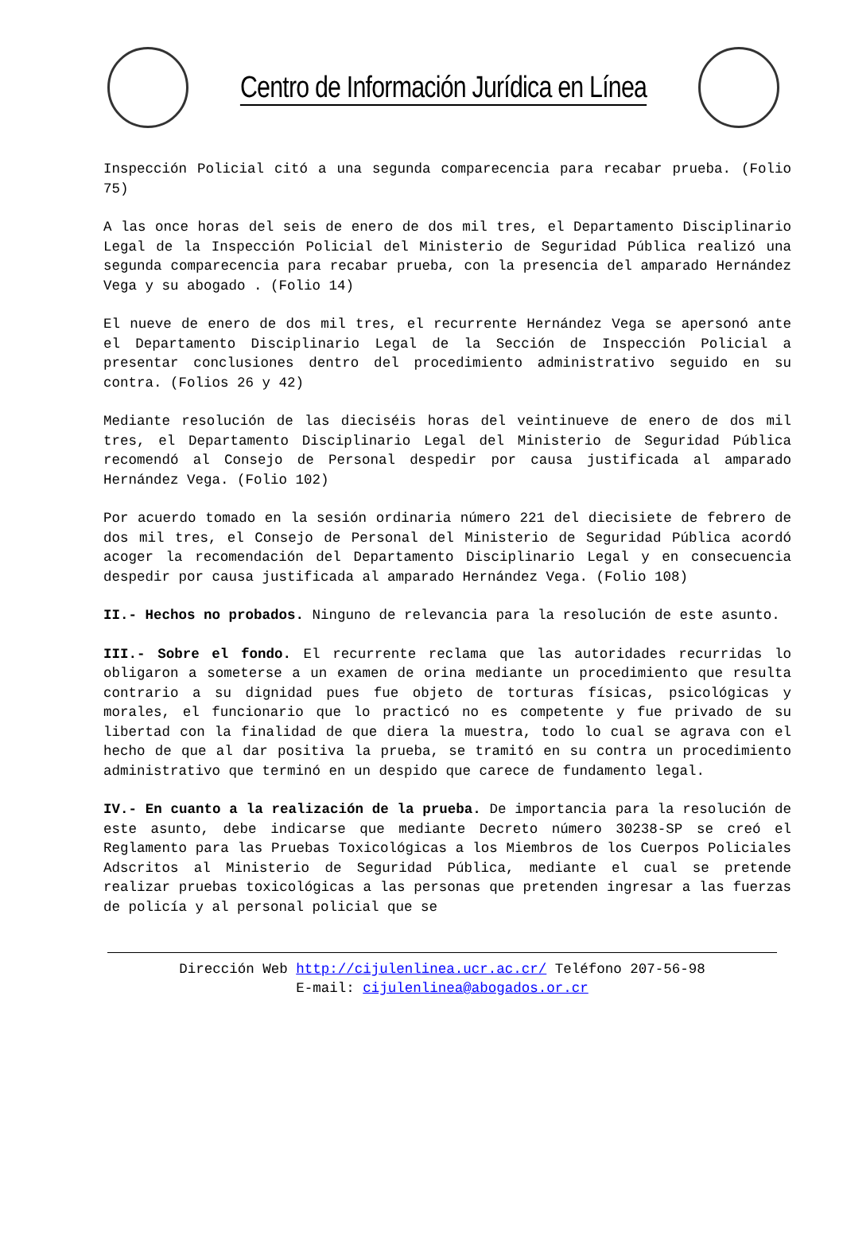Centro de Información Jurídica en Línea
Inspección Policial citó a una segunda comparecencia para recabar prueba. (Folio 75)
A las once horas del seis de enero de dos mil tres, el Departamento Disciplinario Legal de la Inspección Policial del Ministerio de Seguridad Pública realizó una segunda comparecencia para recabar prueba, con la presencia del amparado Hernández Vega y su abogado . (Folio 14)
El nueve de enero de dos mil tres, el recurrente Hernández Vega se apersonó ante el Departamento Disciplinario Legal de la Sección de Inspección Policial a presentar conclusiones dentro del procedimiento administrativo seguido en su contra. (Folios 26 y 42)
Mediante resolución de las dieciséis horas del veintinueve de enero de dos mil tres, el Departamento Disciplinario Legal del Ministerio de Seguridad Pública recomendó al Consejo de Personal despedir por causa justificada al amparado Hernández Vega. (Folio 102)
Por acuerdo tomado en la sesión ordinaria número 221 del diecisiete de febrero de dos mil tres, el Consejo de Personal del Ministerio de Seguridad Pública acordó acoger la recomendación del Departamento Disciplinario Legal y en consecuencia despedir por causa justificada al amparado Hernández Vega. (Folio 108)
II.- Hechos no probados. Ninguno de relevancia para la resolución de este asunto.
III.- Sobre el fondo. El recurrente reclama que las autoridades recurridas lo obligaron a someterse a un examen de orina mediante un procedimiento que resulta contrario a su dignidad pues fue objeto de torturas físicas, psicológicas y morales, el funcionario que lo practicó no es competente y fue privado de su libertad con la finalidad de que diera la muestra, todo lo cual se agrava con el hecho de que al dar positiva la prueba, se tramitó en su contra un procedimiento administrativo que terminó en un despido que carece de fundamento legal.
IV.- En cuanto a la realización de la prueba. De importancia para la resolución de este asunto, debe indicarse que mediante Decreto número 30238-SP se creó el Reglamento para las Pruebas Toxicológicas a los Miembros de los Cuerpos Policiales Adscritos al Ministerio de Seguridad Pública, mediante el cual se pretende realizar pruebas toxicológicas a las personas que pretenden ingresar a las fuerzas de policía y al personal policial que se
Dirección Web http://cijulenlinea.ucr.ac.cr/ Teléfono 207-56-98
E-mail: cijulenlinea@abogados.or.cr